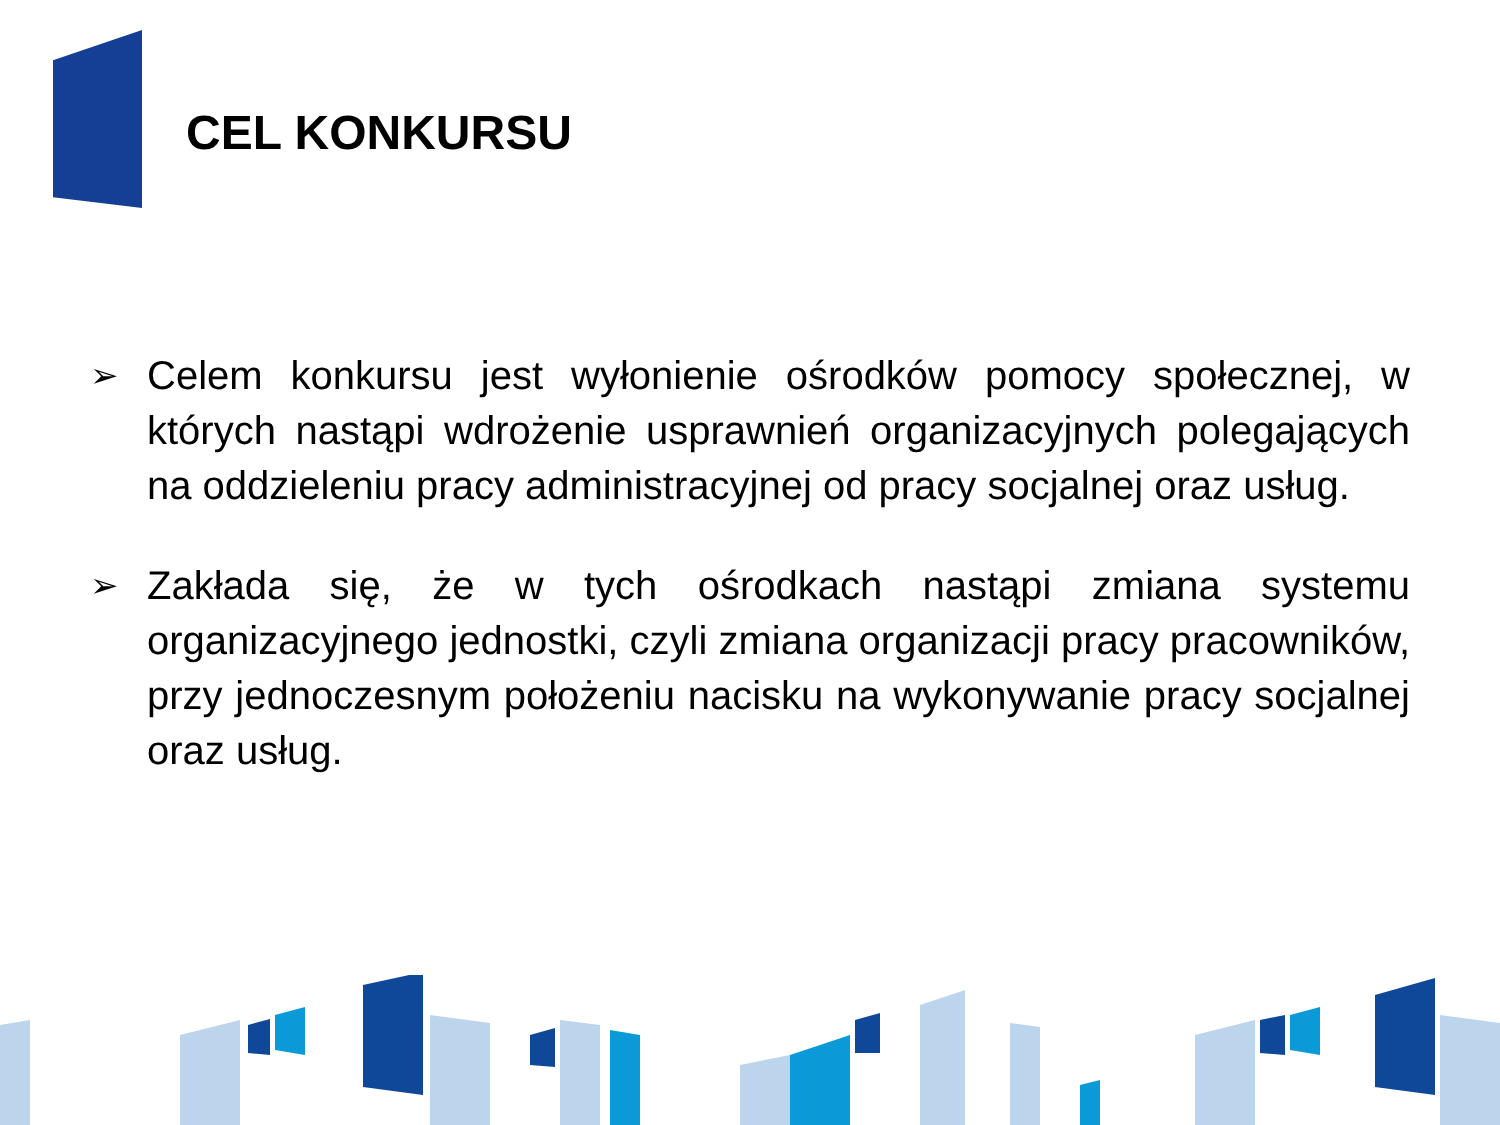CEL KONKURSU
➢
Celem konkursu jest wyłonienie ośrodków pomocy społecznej, w których nastąpi wdrożenie usprawnień organizacyjnych polegających na oddzieleniu pracy administracyjnej od pracy socjalnej oraz usług.
➢
Zakłada się, że w tych ośrodkach nastąpi zmiana systemu organizacyjnego jednostki, czyli zmiana organizacji pracy pracowników, przy jednoczesnym położeniu nacisku na wykonywanie pracy socjalnej oraz usług.